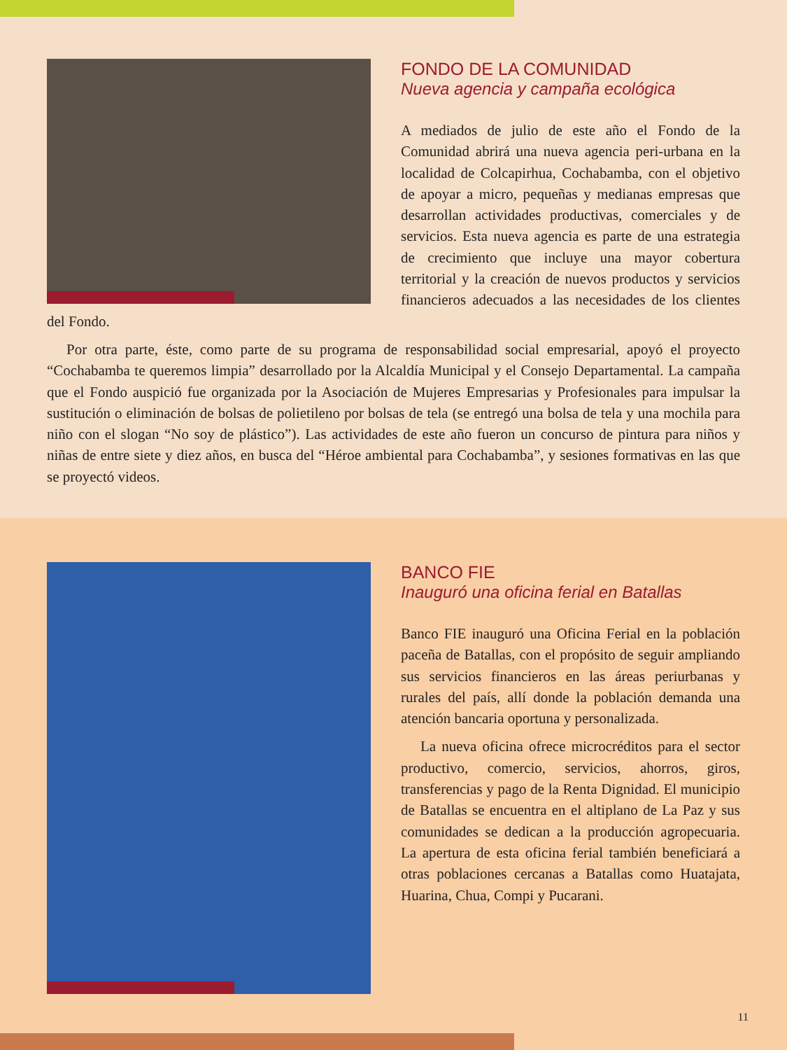FONDO DE LA COMUNIDAD
Nueva agencia y campaña ecológica
A mediados de julio de este año el Fondo de la Comunidad abrirá una nueva agencia peri-urbana en la localidad de Colcapirhua, Cochabamba, con el objetivo de apoyar a micro, pequeñas y medianas empresas que desarrollan actividades productivas, comerciales y de servicios. Esta nueva agencia es parte de una estrategia de crecimiento que incluye una mayor cobertura territorial y la creación de nuevos productos y servicios financieros adecuados a las necesidades de los clientes del Fondo.
Por otra parte, éste, como parte de su programa de responsabilidad social empresarial, apoyó el proyecto “Cochabamba te queremos limpia” desarrollado por la Alcaldía Municipal y el Consejo Departamental. La campaña que el Fondo auspició fue organizada por la Asociación de Mujeres Empresarias y Profesionales para impulsar la sustitución o eliminación de bolsas de polietileno por bolsas de tela (se entregó una bolsa de tela y una mochila para niño con el slogan “No soy de plástico”). Las actividades de este año fueron un concurso de pintura para niños y niñas de entre siete y diez años, en busca del “Héroe ambiental para Cochabamba”, y sesiones formativas en las que se proyectó videos.
BANCO FIE
Inauguró una oficina ferial en Batallas
Banco FIE inauguró una Oficina Ferial en la población paceña de Batallas, con el propósito de seguir ampliando sus servicios financieros en las áreas periurbanas y rurales del país, allí donde la población demanda una atención bancaria oportuna y personalizada.
La nueva oficina ofrece microcréditos para el sector productivo, comercio, servicios, ahorros, giros, transferencias y pago de la Renta Dignidad. El municipio de Batallas se encuentra en el altiplano de La Paz y sus comunidades se dedican a la producción agropecuaria. La apertura de esta oficina ferial también beneficiará a otras poblaciones cercanas a Batallas como Huatajata, Huarina, Chua, Compi y Pucarani.
11